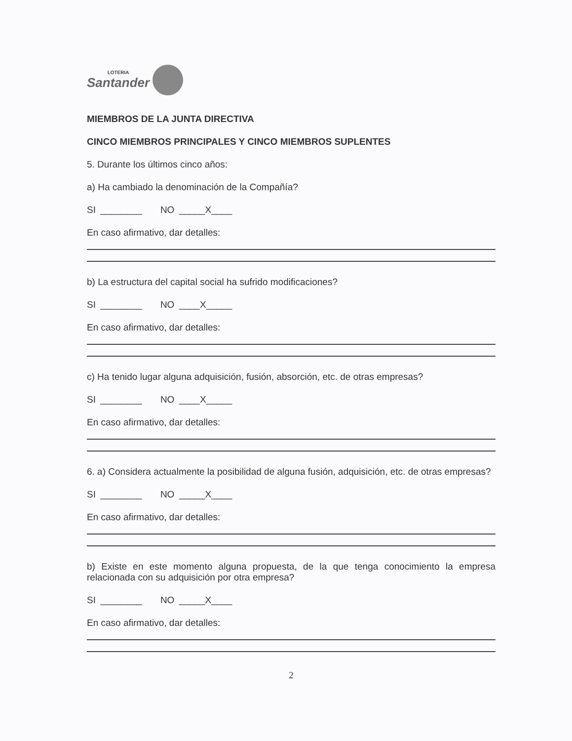LOTERIA
Santander
MIEMBROS DE LA JUNTA DIRECTIVA
CINCO MIEMBROS PRINCIPALES Y CINCO MIEMBROS SUPLENTES
5. Durante los últimos cinco años:
a) Ha cambiado la denominación de la Compañía?
SI ________ NO _____X____
En caso afirmativo, dar detalles:
b) La estructura del capital social ha sufrido modificaciones?
SI ________ NO ____X_____
En caso afirmativo, dar detalles:
c) Ha tenido lugar alguna adquisición, fusión, absorción, etc. de otras empresas?
SI ________ NO ____X_____
En caso afirmativo, dar detalles:
6. a) Considera actualmente la posibilidad de alguna fusión, adquisición, etc. de otras empresas?
SI ________ NO _____X____
En caso afirmativo, dar detalles:
b) Existe en este momento alguna propuesta, de la que tenga conocimiento la empresa relacionada con su adquisición por otra empresa?
SI ________ NO _____X____
En caso afirmativo, dar detalles:
2